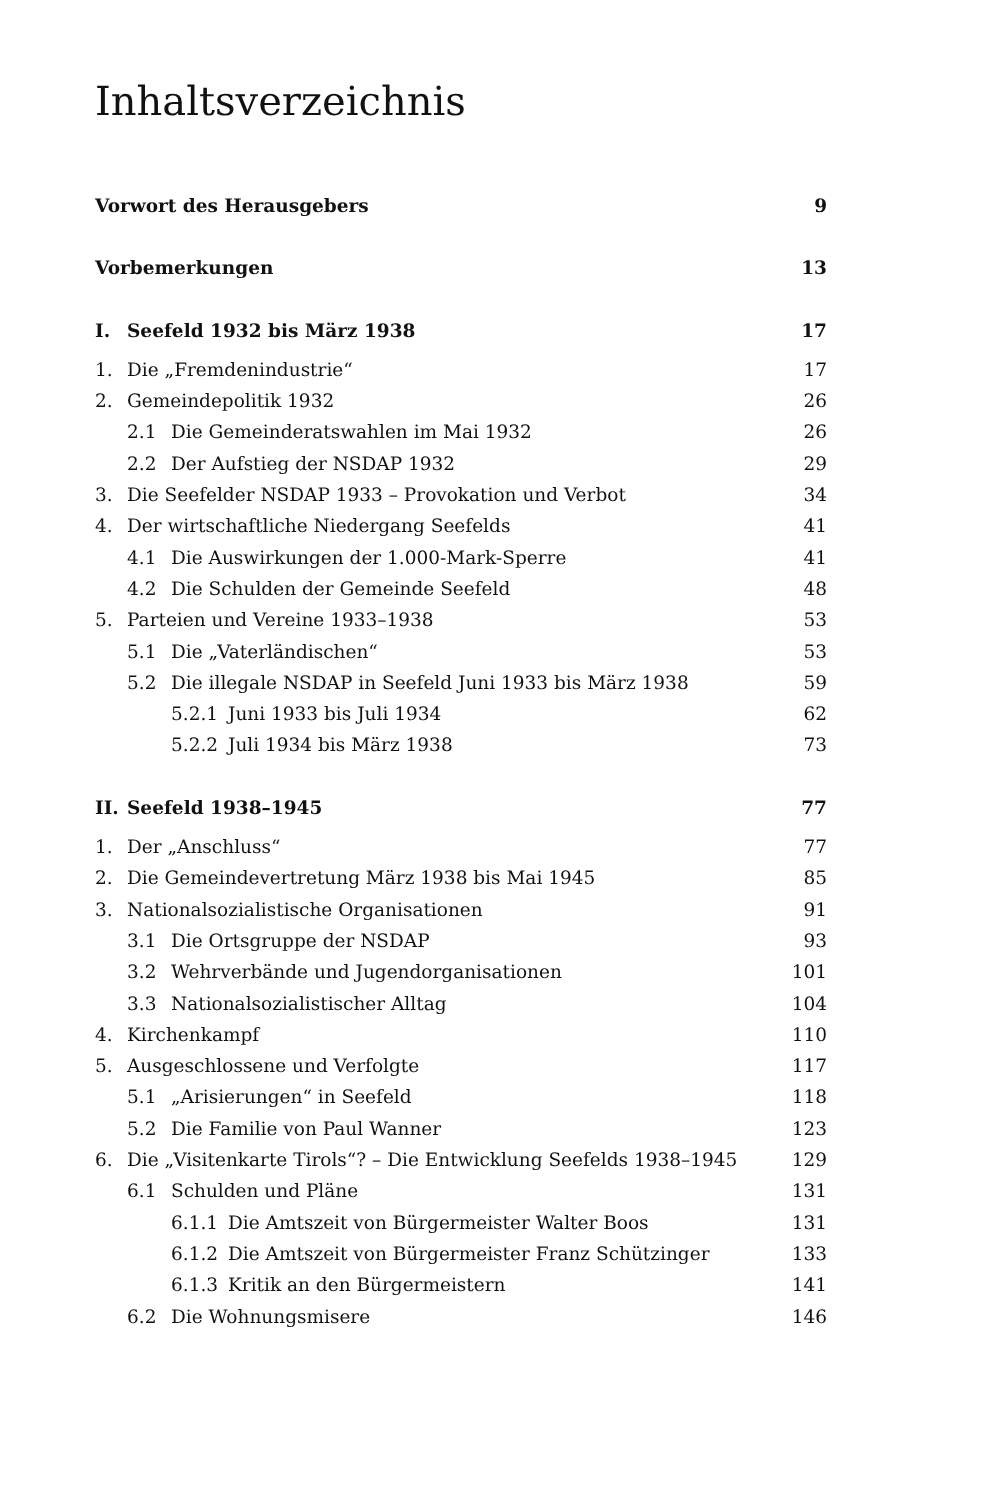Inhaltsverzeichnis
Vorwort des Herausgebers 9
Vorbemerkungen 13
I. Seefeld 1932 bis März 1938 17
1. Die „Fremdenindustrie“17
2. Gemeindepolitik 1932 26
2.1 Die Gemeinderatswahlen im Mai 1932 26
2.2 Der Aufstieg der NSDAP 1932 29
3. Die Seefelder NSDAP 1933 – Provokation und Verbot 34
4. Der wirtschaftliche Niedergang Seefelds 41
4.1 Die Auswirkungen der 1.000-Mark-Sperre 41
4.2 Die Schulden der Gemeinde Seefeld 48
5. Parteien und Vereine 1933–1938 53
5.1 Die „Vaterländischen“53
5.2 Die illegale NSDAP in Seefeld Juni 1933 bis März 1938 59
5.2.1 Juni 1933 bis Juli 1934 62
5.2.2 Juli 1934 bis März 1938 73
II. Seefeld 1938–1945 77
1. Der „Anschluss“77
2. Die Gemeindevertretung März 1938 bis Mai 1945 85
3. Nationalsozialistische Organisationen 91
3.1 Die Ortsgruppe der NSDAP 93
3.2 Wehrverbände und Jugendorganisationen 101
3.3 Nationalsozialistischer Alltag 104
4. Kirchenkampf 110
5. Ausgeschlossene und Verfolgte 117
5.1 „Arisierungen“ in Seefeld 118
5.2 Die Familie von Paul Wanner 123
6. Die „Visitenkarte Tirols“? – Die Entwicklung Seefelds 1938–1945 129
6.1 Schulden und Pläne 131
6.1.1 Die Amtszeit von Bürgermeister Walter Boos 131
6.1.2 Die Amtszeit von Bürgermeister Franz Schützinger 133
6.1.3 Kritik an den Bürgermeistern 141
6.2 Die Wohnungsmisere 146